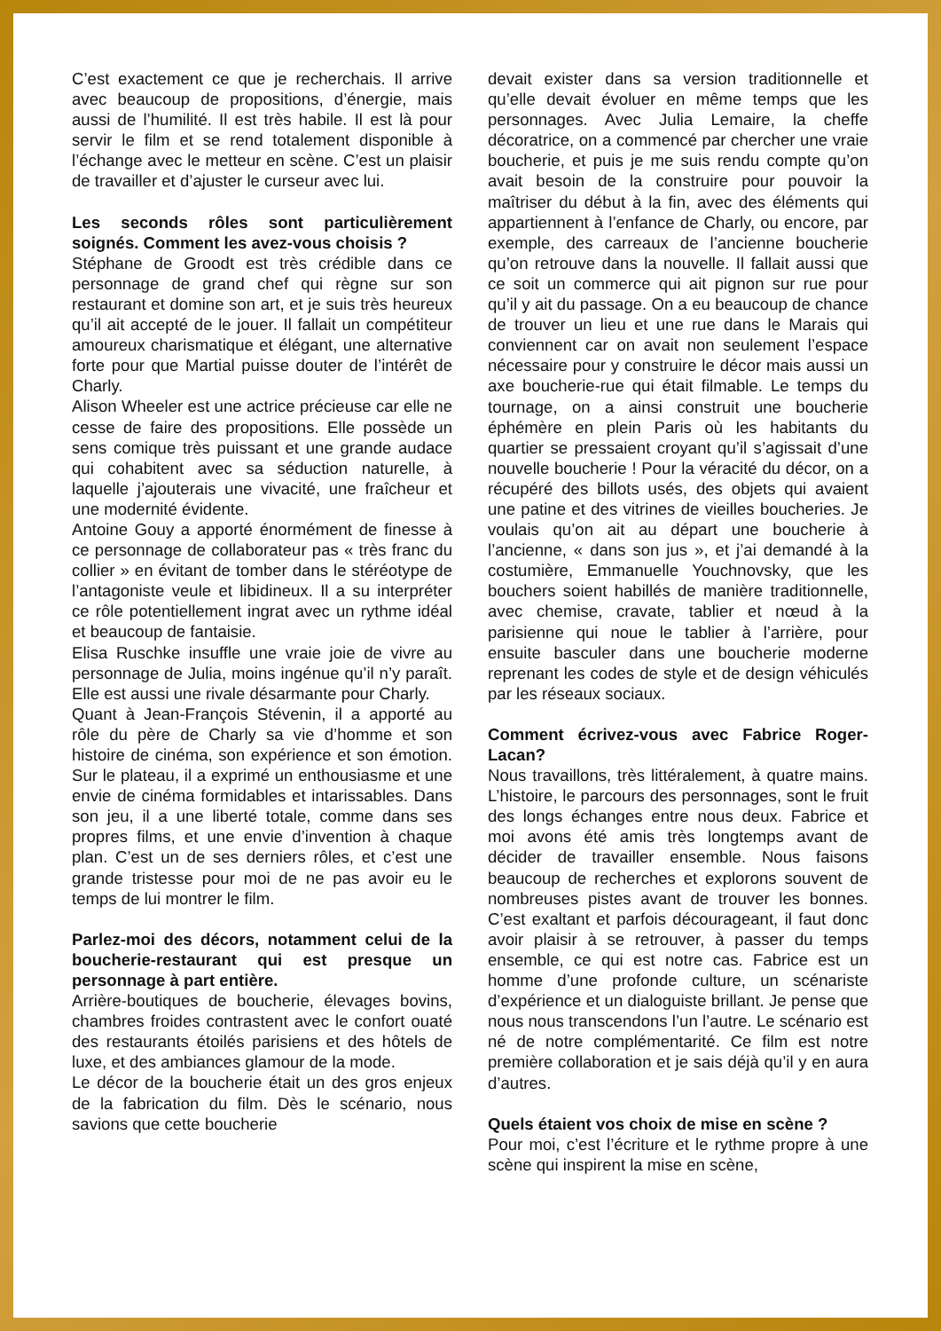C’est exactement ce que je recherchais. Il arrive avec beaucoup de propositions, d’énergie, mais aussi de l’humilité. Il est très habile. Il est là pour servir le film et se rend totalement disponible à l’échange avec le metteur en scène. C’est un plaisir de travailler et d’ajuster le curseur avec lui.
Les seconds rôles sont particulièrement soignés. Comment les avez-vous choisis ?
Stéphane de Groodt est très crédible dans ce personnage de grand chef qui règne sur son restaurant et domine son art, et je suis très heureux qu’il ait accepté de le jouer. Il fallait un compétiteur amoureux charismatique et élégant, une alternative forte pour que Martial puisse douter de l’intérêt de Charly.
Alison Wheeler est une actrice précieuse car elle ne cesse de faire des propositions. Elle possède un sens comique très puissant et une grande audace qui cohabitent avec sa séduction naturelle, à laquelle j’ajouterais une vivacité, une fraîcheur et une modernité évidente.
Antoine Gouy a apporté énormément de finesse à ce personnage de collaborateur pas « très franc du collier » en évitant de tomber dans le stéréotype de l’antagoniste veule et libidineux. Il a su interpréter ce rôle potentiellement ingrat avec un rythme idéal et beaucoup de fantaisie.
Elisa Ruschke insuffle une vraie joie de vivre au personnage de Julia, moins ingénue qu’il n’y paraît. Elle est aussi une rivale désarmante pour Charly.
Quant à Jean-François Stévenin, il a apporté au rôle du père de Charly sa vie d’homme et son histoire de cinéma, son expérience et son émotion. Sur le plateau, il a exprimé un enthousiasme et une envie de cinéma formidables et intarissables. Dans son jeu, il a une liberté totale, comme dans ses propres films, et une envie d’invention à chaque plan. C’est un de ses derniers rôles, et c’est une grande tristesse pour moi de ne pas avoir eu le temps de lui montrer le film.
Parlez-moi des décors, notamment celui de la boucherie-restaurant qui est presque un personnage à part entière.
Arrière-boutiques de boucherie, élevages bovins, chambres froides contrastent avec le confort ouaté des restaurants étoilés parisiens et des hôtels de luxe, et des ambiances glamour de la mode.
Le décor de la boucherie était un des gros enjeux de la fabrication du film. Dès le scénario, nous savions que cette boucherie
devait exister dans sa version traditionnelle et qu’elle devait évoluer en même temps que les personnages. Avec Julia Lemaire, la cheffe décoratrice, on a commencé par chercher une vraie boucherie, et puis je me suis rendu compte qu’on avait besoin de la construire pour pouvoir la maîtriser du début à la fin, avec des éléments qui appartiennent à l’enfance de Charly, ou encore, par exemple, des carreaux de l’ancienne boucherie qu’on retrouve dans la nouvelle. Il fallait aussi que ce soit un commerce qui ait pignon sur rue pour qu’il y ait du passage. On a eu beaucoup de chance de trouver un lieu et une rue dans le Marais qui conviennent car on avait non seulement l’espace nécessaire pour y construire le décor mais aussi un axe boucherie-rue qui était filmable. Le temps du tournage, on a ainsi construit une boucherie éphémère en plein Paris où les habitants du quartier se pressaient croyant qu’il s’agissait d’une nouvelle boucherie ! Pour la véracité du décor, on a récupéré des billots usés, des objets qui avaient une patine et des vitrines de vieilles boucheries. Je voulais qu’on ait au départ une boucherie à l’ancienne, « dans son jus », et j’ai demandé à la costumière, Emmanuelle Youchnovsky, que les bouchers soient habillés de manière traditionnelle, avec chemise, cravate, tablier et nœud à la parisienne qui noue le tablier à l’arrière, pour ensuite basculer dans une boucherie moderne reprenant les codes de style et de design véhiculés par les réseaux sociaux.
Comment écrivez-vous avec Fabrice Roger-Lacan?
Nous travaillons, très littéralement, à quatre mains. L’histoire, le parcours des personnages, sont le fruit des longs échanges entre nous deux. Fabrice et moi avons été amis très longtemps avant de décider de travailler ensemble. Nous faisons beaucoup de recherches et explorons souvent de nombreuses pistes avant de trouver les bonnes. C’est exaltant et parfois décourageant, il faut donc avoir plaisir à se retrouver, à passer du temps ensemble, ce qui est notre cas. Fabrice est un homme d’une profonde culture, un scénariste d’expérience et un dialoguiste brillant. Je pense que nous nous transcendons l’un l’autre. Le scénario est né de notre complémentarité. Ce film est notre première collaboration et je sais déjà qu’il y en aura d’autres.
Quels étaient vos choix de mise en scène ?
Pour moi, c’est l’écriture et le rythme propre à une scène qui inspirent la mise en scène,